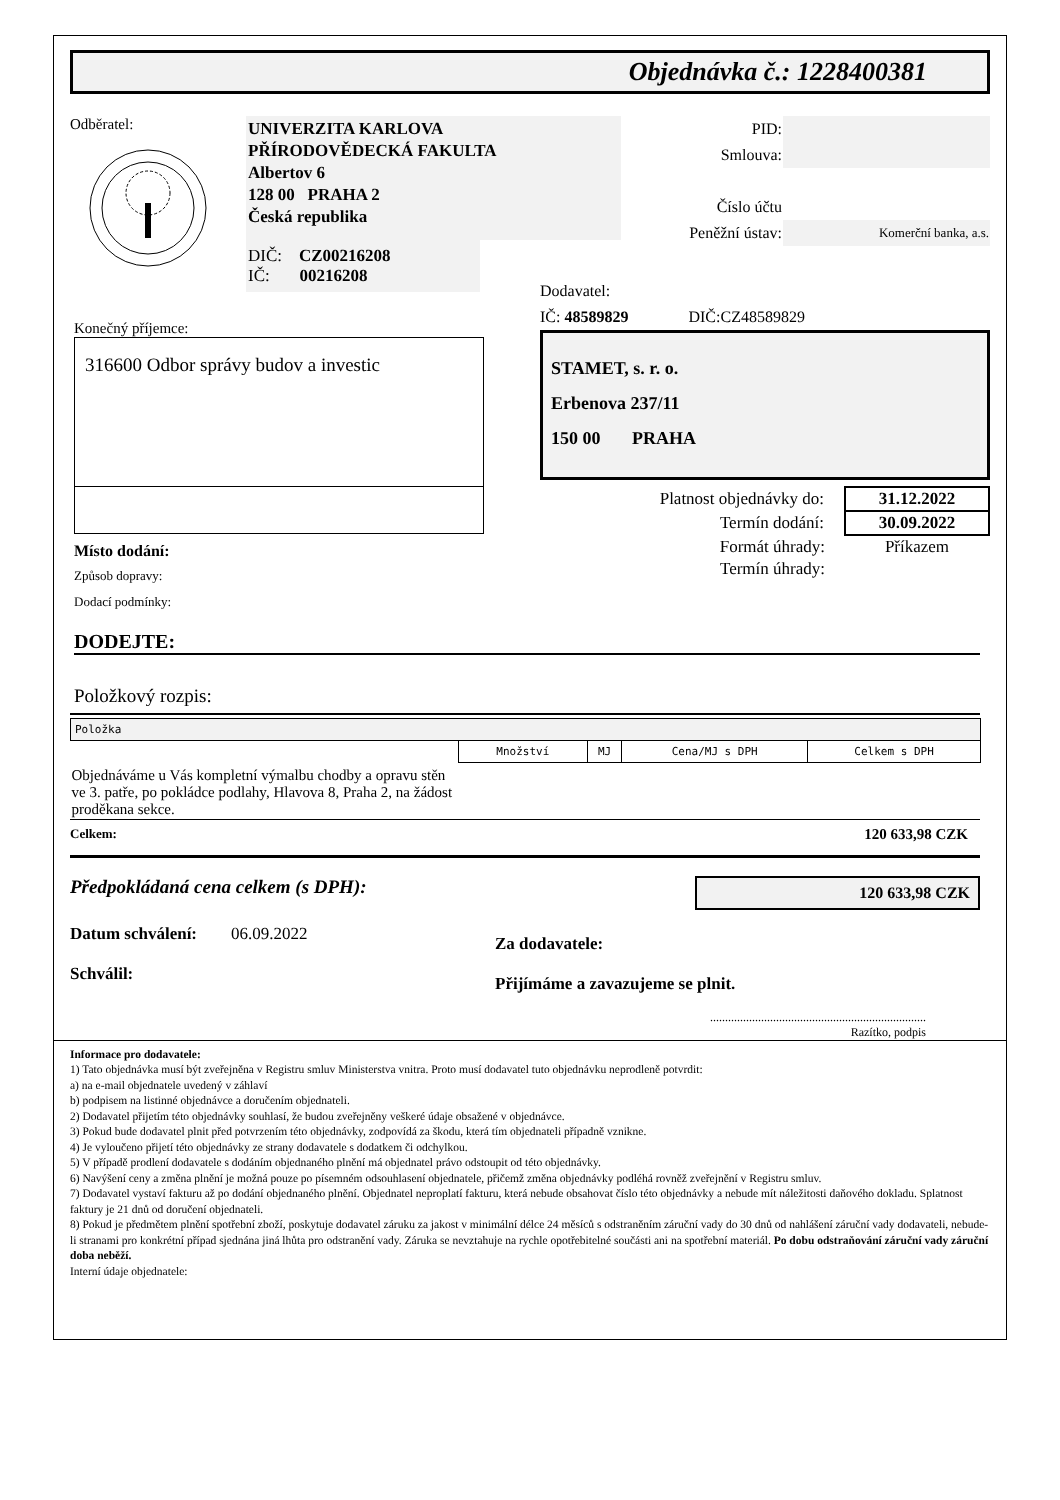Objednávka č.: 1228400381
Odběratel:
UNIVERZITA KARLOVA
PŘÍRODOVĚDECKÁ FAKULTA
Albertov 6
128 00 PRAHA 2
Česká republika
DIČ: CZ00216208
IČ: 00216208
| PID: | |
| Smlouva: | |
| Číslo účtu | |
| Peněžní ústav: | Komerční banka, a.s. |
Konečný příjemce:
316600 Odbor správy budov a investic
Místo dodání:
Způsob dopravy:
Dodací podmínky:
Dodavatel:
IČ: 48589829 DIČ:CZ48589829
STAMET, s. r. o.
Erbenova 237/11
150 00 PRAHA
| Platnost objednávky do: | 31.12.2022 |
| Termín dodání: | 30.09.2022 |
| Formát úhrady: | Příkazem |
| Termín úhrady: | |
DODEJTE:
Položkový rozpis:
| Položka | | | | |
| --- | --- | --- | --- | --- |
| | Množství | MJ | Cena/MJ s DPH | Celkem s DPH |
| Objednáváme u Vás kompletní výmalbu chodby a opravu stěn ve 3. patře, po pokládce podlahy, Hlavova 8, Praha 2, na žádost proděkana sekce. | | | | |
Celkem: 120 633,98 CZK
Předpokládaná cena celkem (s DPH): 120 633,98 CZK
Datum schválení: 06.09.2022
Schválil:
Za dodavatele:
Přijímáme a zavazujeme se plnit.
........................................................................
Razítko, podpis
Informace pro dodavatele:
1) Tato objednávka musí být zveřejněna v Registru smluv Ministerstva vnitra. Proto musí dodavatel tuto objednávku neprodleně potvrdit:
a) na e-mail objednatele uvedený v záhlaví
b) podpisem na listinné objednávce a doručením objednateli.
2) Dodavatel přijetím této objednávky souhlasí, že budou zveřejněny veškeré údaje obsažené v objednávce.
3) Pokud bude dodavatel plnit před potvrzením této objednávky, zodpovídá za škodu, která tím objednateli případně vznikne.
4) Je vyloučeno přijetí této objednávky ze strany dodavatele s dodatkem či odchylkou.
5) V případě prodlení dodavatele s dodáním objednaného plnění má objednatel právo odstoupit od této objednávky.
6) Navýšení ceny a změna plnění je možná pouze po písemném odsouhlasení objednatele, přičemž změna objednávky podléhá rovněž zveřejnění v Registru smluv.
7) Dodavatel vystaví fakturu až po dodání objednaného plnění. Objednatel neproplatí fakturu, která nebude obsahovat číslo této objednávky a nebude mít náležitosti daňového dokladu. Splatnost faktury je 21 dnů od doručení objednateli.
8) Pokud je předmětem plnění spotřební zboží, poskytuje dodavatel záruku za jakost v minimální délce 24 měsíců s odstraněním záruční vady do 30 dnů od nahlášení záruční vady dodavateli, nebude-li stranami pro konkrétní případ sjednána jiná lhůta pro odstranění vady. Záruka se nevztahuje na rychle opotřebitelné součásti ani na spotřební materiál. Po dobu odstraňování záruční vady záruční doba neběží.
Interní údaje objednatele: